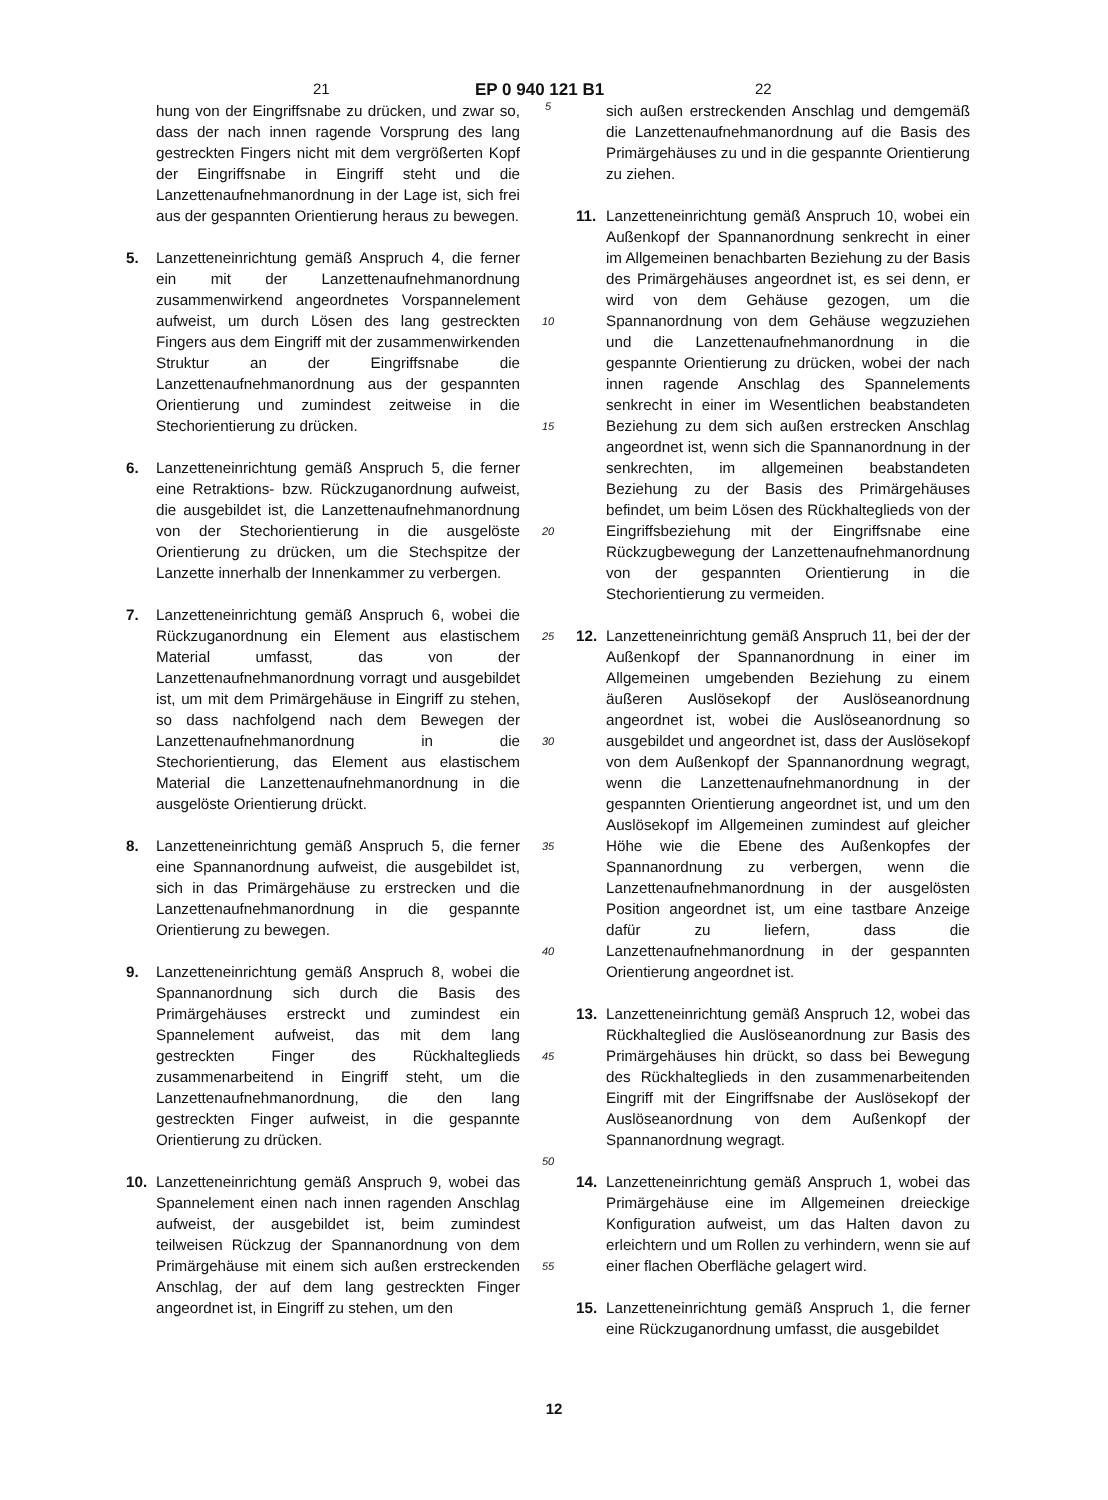21 EP 0 940 121 B1 22
hung von der Eingriffsnabe zu drücken, und zwar so, dass der nach innen ragende Vorsprung des lang gestreckten Fingers nicht mit dem vergrößerten Kopf der Eingriffsnabe in Eingriff steht und die Lanzettenaufnehmanordnung in der Lage ist, sich frei aus der gespannten Orientierung heraus zu bewegen.
5. Lanzetteneinrichtung gemäß Anspruch 4, die ferner ein mit der Lanzettenaufnehmanordnung zusammenwirkend angeordnetes Vorspannelement aufweist, um durch Lösen des lang gestreckten Fingers aus dem Eingriff mit der zusammenwirkenden Struktur an der Eingriffsnabe die Lanzettenaufnehmanordnung aus der gespannten Orientierung und zumindest zeitweise in die Stechorientierung zu drücken.
6. Lanzetteneinrichtung gemäß Anspruch 5, die ferner eine Retraktions- bzw. Rückzuganordnung aufweist, die ausgebildet ist, die Lanzettenaufnehmanordnung von der Stechorientierung in die ausgelöste Orientierung zu drücken, um die Stechspitze der Lanzette innerhalb der Innenkammer zu verbergen.
7. Lanzetteneinrichtung gemäß Anspruch 6, wobei die Rückzuganordnung ein Element aus elastischem Material umfasst, das von der Lanzettenaufnehmanordnung vorragt und ausgebildet ist, um mit dem Primärgehäuse in Eingriff zu stehen, so dass nachfolgend nach dem Bewegen der Lanzettenaufnehmanordnung in die Stechorientierung, das Element aus elastischem Material die Lanzettenaufnehmanordnung in die ausgelöste Orientierung drückt.
8. Lanzetteneinrichtung gemäß Anspruch 5, die ferner eine Spannanordnung aufweist, die ausgebildet ist, sich in das Primärgehäuse zu erstrecken und die Lanzettenaufnehmanordnung in die gespannte Orientierung zu bewegen.
9. Lanzetteneinrichtung gemäß Anspruch 8, wobei die Spannanordnung sich durch die Basis des Primärgehäuses erstreckt und zumindest ein Spannelement aufweist, das mit dem lang gestreckten Finger des Rückhalteglieds zusammenarbeitend in Eingriff steht, um die Lanzettenaufnehmanordnung, die den lang gestreckten Finger aufweist, in die gespannte Orientierung zu drücken.
10. Lanzetteneinrichtung gemäß Anspruch 9, wobei das Spannelement einen nach innen ragenden Anschlag aufweist, der ausgebildet ist, beim zumindest teilweisen Rückzug der Spannanordnung von dem Primärgehäuse mit einem sich außen erstreckenden Anschlag, der auf dem lang gestreckten Finger angeordnet ist, in Eingriff zu stehen, um den
5
10
15
20
25
30
35
40
45
50
55
sich außen erstreckenden Anschlag und demgemäß die Lanzettenaufnehmanordnung auf die Basis des Primärgehäuses zu und in die gespannte Orientierung zu ziehen.
11. Lanzetteneinrichtung gemäß Anspruch 10, wobei ein Außenkopf der Spannanordnung senkrecht in einer im Allgemeinen benachbarten Beziehung zu der Basis des Primärgehäuses angeordnet ist, es sei denn, er wird von dem Gehäuse gezogen, um die Spannanordnung von dem Gehäuse wegzuziehen und die Lanzettenaufnehmanordnung in die gespannte Orientierung zu drücken, wobei der nach innen ragende Anschlag des Spannelements senkrecht in einer im Wesentlichen beabstandeten Beziehung zu dem sich außen erstrecken Anschlag angeordnet ist, wenn sich die Spannanordnung in der senkrechten, im allgemeinen beabstandeten Beziehung zu der Basis des Primärgehäuses befindet, um beim Lösen des Rückhalteglieds von der Eingriffsbeziehung mit der Eingriffsnabe eine Rückzugbewegung der Lanzettenaufnehmanordnung von der gespannten Orientierung in die Stechorientierung zu vermeiden.
12. Lanzetteneinrichtung gemäß Anspruch 11, bei der der Außenkopf der Spannanordnung in einer im Allgemeinen umgebenden Beziehung zu einem äußeren Auslösekopf der Auslöseanordnung angeordnet ist, wobei die Auslöseanordnung so ausgebildet und angeordnet ist, dass der Auslösekopf von dem Außenkopf der Spannanordnung wegragt, wenn die Lanzettenaufnehmanordnung in der gespannten Orientierung angeordnet ist, und um den Auslösekopf im Allgemeinen zumindest auf gleicher Höhe wie die Ebene des Außenkopfes der Spannanordnung zu verbergen, wenn die Lanzettenaufnehmanordnung in der ausgelösten Position angeordnet ist, um eine tastbare Anzeige dafür zu liefern, dass die Lanzettenaufnehmanordnung in der gespannten Orientierung angeordnet ist.
13. Lanzetteneinrichtung gemäß Anspruch 12, wobei das Rückhalteglied die Auslöseanordnung zur Basis des Primärgehäuses hin drückt, so dass bei Bewegung des Rückhalteglieds in den zusammenarbeitenden Eingriff mit der Eingriffsnabe der Auslösekopf der Auslöseanordnung von dem Außenkopf der Spannanordnung wegragt.
14. Lanzetteneinrichtung gemäß Anspruch 1, wobei das Primärgehäuse eine im Allgemeinen dreieckige Konfiguration aufweist, um das Halten davon zu erleichtern und um Rollen zu verhindern, wenn sie auf einer flachen Oberfläche gelagert wird.
15. Lanzetteneinrichtung gemäß Anspruch 1, die ferner eine Rückzuganordnung umfasst, die ausgebildet
12